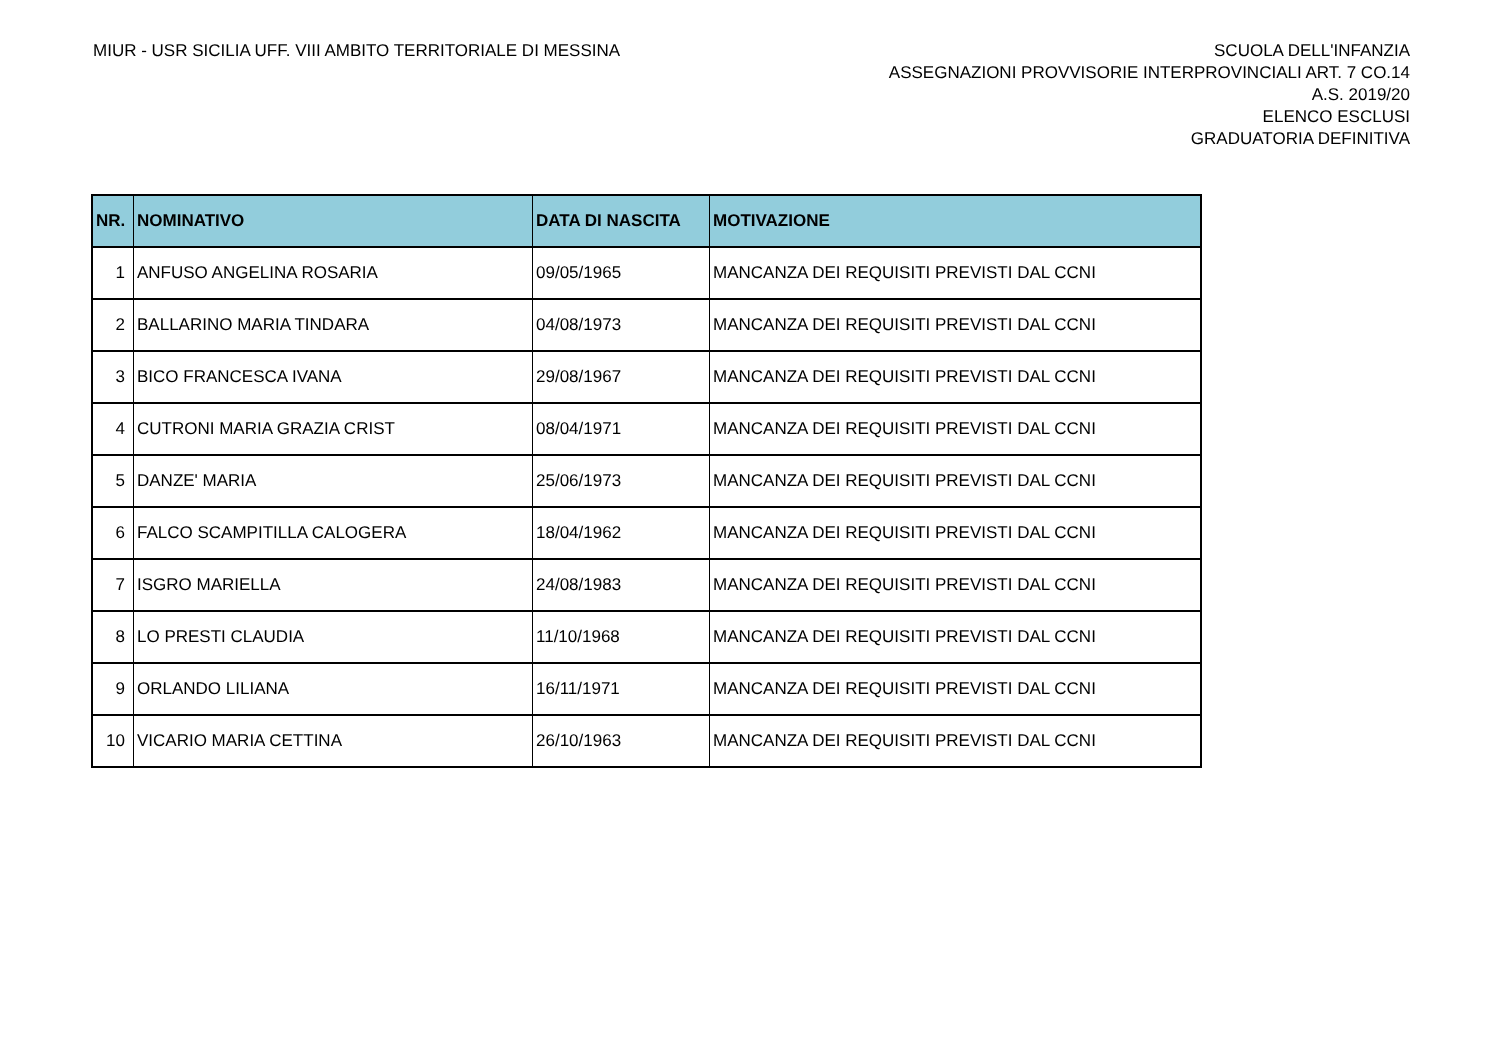MIUR - USR SICILIA UFF. VIII AMBITO TERRITORIALE DI MESSINA
SCUOLA DELL'INFANZIA
ASSEGNAZIONI PROVVISORIE INTERPROVINCIALI ART. 7 CO.14
A.S. 2019/20
ELENCO ESCLUSI
GRADUATORIA DEFINITIVA
| NR. | NOMINATIVO | DATA DI NASCITA | MOTIVAZIONE |
| --- | --- | --- | --- |
| 1 | ANFUSO ANGELINA ROSARIA | 09/05/1965 | MANCANZA DEI REQUISITI PREVISTI DAL CCNI |
| 2 | BALLARINO MARIA TINDARA | 04/08/1973 | MANCANZA DEI REQUISITI PREVISTI DAL CCNI |
| 3 | BICO FRANCESCA IVANA | 29/08/1967 | MANCANZA DEI REQUISITI PREVISTI DAL CCNI |
| 4 | CUTRONI MARIA GRAZIA CRIST | 08/04/1971 | MANCANZA DEI REQUISITI PREVISTI DAL CCNI |
| 5 | DANZE' MARIA | 25/06/1973 | MANCANZA DEI REQUISITI PREVISTI DAL CCNI |
| 6 | FALCO SCAMPITILLA CALOGERA | 18/04/1962 | MANCANZA DEI REQUISITI PREVISTI DAL CCNI |
| 7 | ISGRO MARIELLA | 24/08/1983 | MANCANZA DEI REQUISITI PREVISTI DAL CCNI |
| 8 | LO PRESTI CLAUDIA | 11/10/1968 | MANCANZA DEI REQUISITI PREVISTI DAL CCNI |
| 9 | ORLANDO LILIANA | 16/11/1971 | MANCANZA DEI REQUISITI PREVISTI DAL CCNI |
| 10 | VICARIO MARIA CETTINA | 26/10/1963 | MANCANZA DEI REQUISITI PREVISTI DAL CCNI |